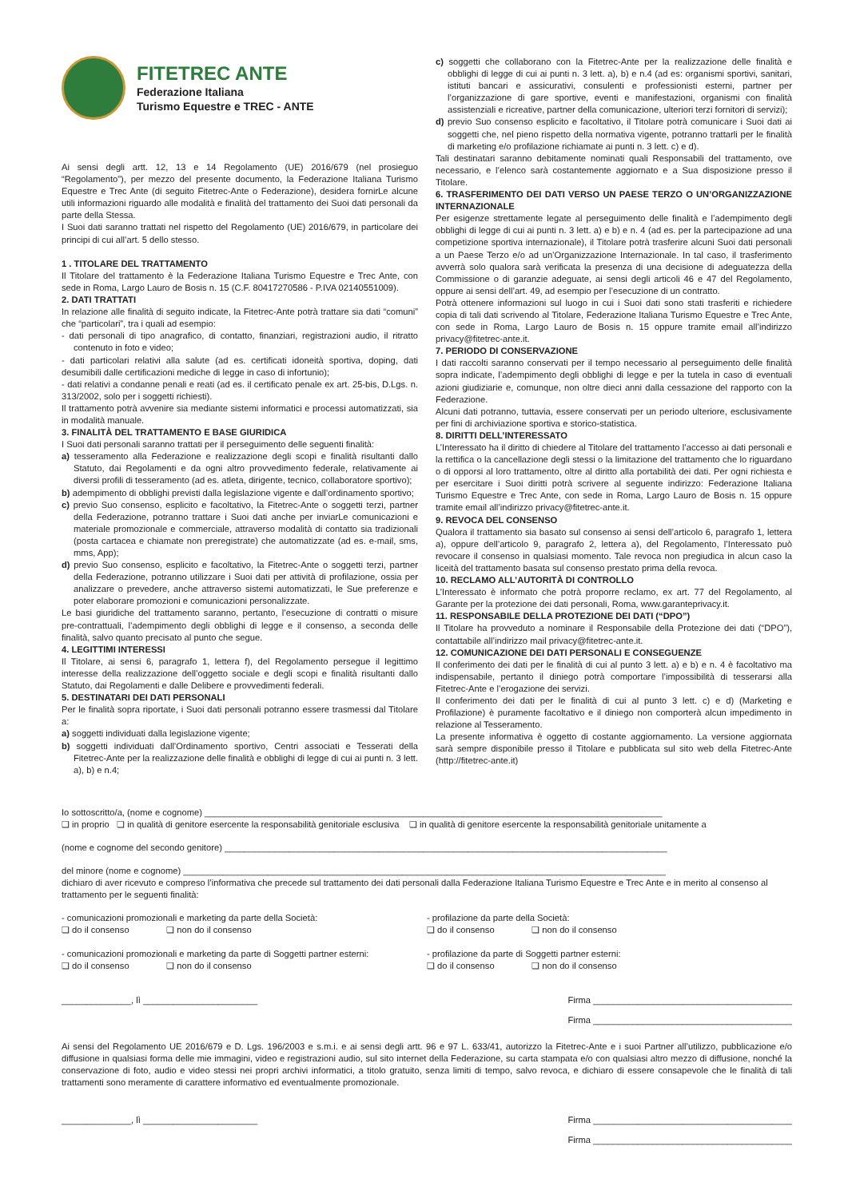FITETREC ANTE
Federazione Italiana
Turismo Equestre e TREC - ANTE
Ai sensi degli artt. 12, 13 e 14 Regolamento (UE) 2016/679 (nel prosieguo “Regolamento”), per mezzo del presente documento, la Federazione Italiana Turismo Equestre e Trec Ante (di seguito Fitetrec-Ante o Federazione), desidera fornirLe alcune utili informazioni riguardo alle modalità e finalità del trattamento dei Suoi dati personali da parte della Stessa.
I Suoi dati saranno trattati nel rispetto del Regolamento (UE) 2016/679, in particolare dei principi di cui all’art. 5 dello stesso.
1 . TITOLARE DEL TRATTAMENTO
Il Titolare del trattamento è la Federazione Italiana Turismo Equestre e Trec Ante, con sede in Roma, Largo Lauro de Bosis n. 15 (C.F. 80417270586 - P.IVA 02140551009).
2. DATI TRATTATI
In relazione alle finalità di seguito indicate, la Fitetrec-Ante potrà trattare sia dati “comuni” che “particolari”, tra i quali ad esempio:
- dati personali di tipo anagrafico, di contatto, finanziari, registrazioni audio, il ritratto contenuto in foto e video;
- dati particolari relativi alla salute (ad es. certificati idoneità sportiva, doping, dati desumibili dalle certificazioni mediche di legge in caso di infortunio);
- dati relativi a condanne penali e reati (ad es. il certificato penale ex art. 25-bis, D.Lgs. n. 313/2002, solo per i soggetti richiesti).
Il trattamento potrà avvenire sia mediante sistemi informatici e processi automatizzati, sia in modalità manuale.
3. FINALITÀ DEL TRATTAMENTO E BASE GIURIDICA
I Suoi dati personali saranno trattati per il perseguimento delle seguenti finalità:
a) tesseramento alla Federazione e realizzazione degli scopi e finalità risultanti dallo Statuto, dai Regolamenti e da ogni altro provvedimento federale, relativamente ai diversi profili di tesseramento (ad es. atleta, dirigente, tecnico, collaboratore sportivo);
b) adempimento di obblighi previsti dalla legislazione vigente e dall’ordinamento sportivo;
c) previo Suo consenso, esplicito e facoltativo, la Fitetrec-Ante o soggetti terzi, partner della Federazione, potranno trattare i Suoi dati anche per inviarLe comunicazioni e materiale promozionale e commerciale, attraverso modalità di contatto sia tradizionali (posta cartacea e chiamate non preregistrate) che automatizzate (ad es. e-mail, sms, mms, App);
d) previo Suo consenso, esplicito e facoltativo, la Fitetrec-Ante o soggetti terzi, partner della Federazione, potranno utilizzare i Suoi dati per attività di profilazione, ossia per analizzare o prevedere, anche attraverso sistemi automatizzati, le Sue preferenze e poter elaborare promozioni e comunicazioni personalizzate.
Le basi giuridiche del trattamento saranno, pertanto, l’esecuzione di contratti o misure pre-contrattuali, l’adempimento degli obblighi di legge e il consenso, a seconda delle finalità, salvo quanto precisato al punto che segue.
4. LEGITTIMI INTERESSI
Il Titolare, ai sensi 6, paragrafo 1, lettera f), del Regolamento persegue il legittimo interesse della realizzazione dell’oggetto sociale e degli scopi e finalità risultanti dallo Statuto, dai Regolamenti e dalle Delibere e provvedimenti federali.
5. DESTINATARI DEI DATI PERSONALI
Per le finalità sopra riportate, i Suoi dati personali potranno essere trasmessi dal Titolare a:
a) soggetti individuati dalla legislazione vigente;
b) soggetti individuati dall’Ordinamento sportivo, Centri associati e Tesserati della Fitetrec-Ante per la realizzazione delle finalità e obblighi di legge di cui ai punti n. 3 lett. a), b) e n.4;
c) soggetti che collaborano con la Fitetrec-Ante per la realizzazione delle finalità e obblighi di legge di cui ai punti n. 3 lett. a), b) e n.4 (ad es: organismi sportivi, sanitari, istituti bancari e assicurativi, consulenti e professionisti esterni, partner per l’organizzazione di gare sportive, eventi e manifestazioni, organismi con finalità assistenziali e ricreative, partner della comunicazione, ulteriori terzi fornitori di servizi);
d) previo Suo consenso esplicito e facoltativo, il Titolare potrà comunicare i Suoi dati ai soggetti che, nel pieno rispetto della normativa vigente, potranno trattarli per le finalità di marketing e/o profilazione richiamate ai punti n. 3 lett. c) e d).
Tali destinatari saranno debitamente nominati quali Responsabili del trattamento, ove necessario, e l’elenco sarà costantemente aggiornato e a Sua disposizione presso il Titolare.
6. TRASFERIMENTO DEI DATI VERSO UN PAESE TERZO O UN’ORGANIZZAZIONE INTERNAZIONALE
Per esigenze strettamente legate al perseguimento delle finalità e l’adempimento degli obblighi di legge di cui ai punti n. 3 lett. a) e b) e n. 4 (ad es. per la partecipazione ad una competizione sportiva internazionale), il Titolare potrà trasferire alcuni Suoi dati personali a un Paese Terzo e/o ad un’Organizzazione Internazionale. In tal caso, il trasferimento avverrà solo qualora sarà verificata la presenza di una decisione di adeguatezza della Commissione o di garanzie adeguate, ai sensi degli articoli 46 e 47 del Regolamento, oppure ai sensi dell’art. 49, ad esempio per l’esecuzione di un contratto.
Potrà ottenere informazioni sul luogo in cui i Suoi dati sono stati trasferiti e richiedere copia di tali dati scrivendo al Titolare, Federazione Italiana Turismo Equestre e Trec Ante, con sede in Roma, Largo Lauro de Bosis n. 15 oppure tramite email all’indirizzo privacy@fitetrec-ante.it.
7. PERIODO DI CONSERVAZIONE
I dati raccolti saranno conservati per il tempo necessario al perseguimento delle finalità sopra indicate, l’adempimento degli obblighi di legge e per la tutela in caso di eventuali azioni giudiziarie e, comunque, non oltre dieci anni dalla cessazione del rapporto con la Federazione.
Alcuni dati potranno, tuttavia, essere conservati per un periodo ulteriore, esclusivamente per fini di archiviazione sportiva e storico-statistica.
8. DIRITTI DELL’INTERESSATO
L’Interessato ha il diritto di chiedere al Titolare del trattamento l’accesso ai dati personali e la rettifica o la cancellazione degli stessi o la limitazione del trattamento che lo riguardano o di opporsi al loro trattamento, oltre al diritto alla portabilità dei dati. Per ogni richiesta e per esercitare i Suoi diritti potrà scrivere al seguente indirizzo: Federazione Italiana Turismo Equestre e Trec Ante, con sede in Roma, Largo Lauro de Bosis n. 15 oppure tramite email all’indirizzo privacy@fitetrec-ante.it.
9. REVOCA DEL CONSENSO
Qualora il trattamento sia basato sul consenso ai sensi dell’articolo 6, paragrafo 1, lettera a), oppure dell’articolo 9, paragrafo 2, lettera a), del Regolamento, l’Interessato può revocare il consenso in qualsiasi momento. Tale revoca non pregiudica in alcun caso la liceità del trattamento basata sul consenso prestato prima della revoca.
10. RECLAMO ALL’AUTORITÀ DI CONTROLLO
L’Interessato è informato che potrà proporre reclamo, ex art. 77 del Regolamento, al Garante per la protezione dei dati personali, Roma, www.garanteprivacy.it.
11. RESPONSABILE DELLA PROTEZIONE DEI DATI (“DPO”)
Il Titolare ha provveduto a nominare il Responsabile della Protezione dei dati (“DPO”), contattabile all’indirizzo mail privacy@fitetrec-ante.it.
12. COMUNICAZIONE DEI DATI PERSONALI E CONSEGUENZE
Il conferimento dei dati per le finalità di cui al punto 3 lett. a) e b) e n. 4 è facoltativo ma indispensabile, pertanto il diniego potrà comportare l’impossibilità di tesserarsi alla Fitetrec-Ante e l’erogazione dei servizi.
Il conferimento dei dati per le finalità di cui al punto 3 lett. c) e d) (Marketing e Profilazione) è puramente facoltativo e il diniego non comporterà alcun impedimento in relazione al Tesseramento.
La presente informativa è oggetto di costante aggiornamento. La versione aggiornata sarà sempre disponibile presso il Titolare e pubblicata sul sito web della Fitetrec-Ante (http://fitetrec-ante.it)
Io sottoscritto/a, (nome e cognome) ____________________________________________________________________________________________
❏ in proprio ❏ in qualità di genitore esercente la responsabilità genitoriale esclusiva ❏ in qualità di genitore esercente la responsabilità genitoriale unitamente a
(nome e cognome del secondo genitore) _________________________________________________________________________________________
del minore (nome e cognome) _________________________________________________________________________________________________
dichiaro di aver ricevuto e compreso l’informativa che precede sul trattamento dei dati personali dalla Federazione Italiana Turismo Equestre e Trec Ante e in merito al consenso al trattamento per le seguenti finalità:
- comunicazioni promozionali e marketing da parte della Società:
❏ do il consenso ❏ non do il consenso
- profilazione da parte della Società:
❏ do il consenso ❏ non do il consenso
- comunicazioni promozionali e marketing da parte di Soggetti partner esterni:
❏ do il consenso ❏ non do il consenso
- profilazione da parte di Soggetti partner esterni:
❏ do il consenso ❏ non do il consenso
______________, lì _______________________
Firma ________________________________________
Firma ________________________________________
Ai sensi del Regolamento UE 2016/679 e D. Lgs. 196/2003 e s.m.i. e ai sensi degli artt. 96 e 97 L. 633/41, autorizzo la Fitetrec-Ante e i suoi Partner all’utilizzo, pubblicazione e/o diffusione in qualsiasi forma delle mie immagini, video e registrazioni audio, sul sito internet della Federazione, su carta stampata e/o con qualsiasi altro mezzo di diffusione, nonché la conservazione di foto, audio e video stessi nei propri archivi informatici, a titolo gratuito, senza limiti di tempo, salvo revoca, e dichiaro di essere consapevole che le finalità di tali trattamenti sono meramente di carattere informativo ed eventualmente promozionale.
______________, lì _______________________
Firma ________________________________________
Firma ________________________________________